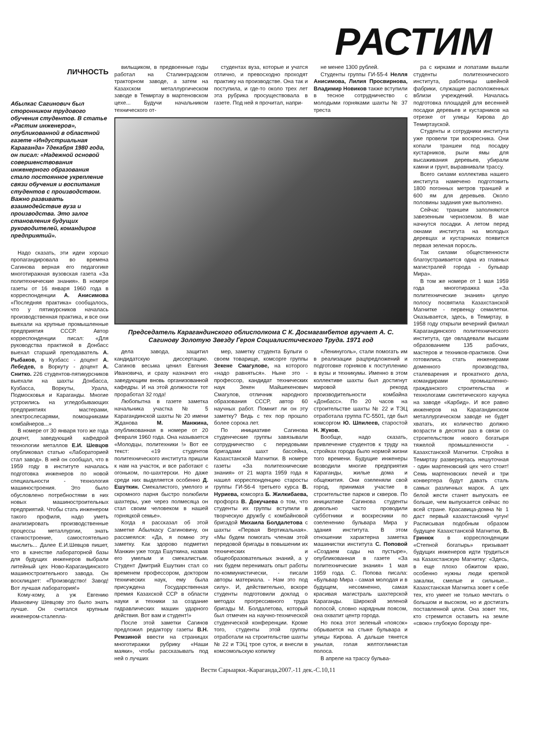РАСТИМ
ЛИЧНОСТЬ
Абылкас Сагинович был сторонником трудового обучения студентов. В статье «Растим инженеров», опубликованной в областной газете «Индустриальная Караганда» 7декабря 1980 года, он писал: «Надежной основой совершенствования инженерного образования стало постоянное укрепление связи обучения и воспитания студентов с производством. Важно развивать взаимодействие вуза и производства. Это залог становления будущих руководителей, командиров предприятий».
Надо сказать, эти идеи хорошо пропагандировала во времена Сагинова верная его педагогике многотиражная вузовская газета «За политехнические знания». В номере газеты от 16 января 1960 года в корреспонденции А. Анисимова «Последняя практика» сообщалось, что у пятикурсников началась производственная практика, и все они выехали на крупные промышленные предприятия СССР. Автор корреспонденции писал: «Для руководства практикой в Донбасс выехал старший преподаватель А. Рыбаков, в Кузбасс - доцент А. Лебедев, в Воркуту - доцент А. Снитко. 226 студентов-пятикурсников выехали на шахты Донбасса, Кузбасса, Воркуты, Урала, Подмосковья и Караганды. Многие устроились на угледобывающих предприятиях мастерами, электрослесарями, помощниками комбайнеров...»
В номере от 30 января того же года доцент, заведующий кафедрой технологии металлов Е.И. Шевцов опубликовал статью «Лабораторией стал завод». В ней он сообщал, что в 1959 году в институте началась подготовка инженеров по новой специальности - технология машиностроения. Это было обусловлено потребностями в них новых машиностроительных предприятий. Чтобы стать инженером такого профиля, надо уметь анализировать производственные процессы металлургии, знать станкостроение, самостоятельно мыслить... Далее Е.И.Шевцов пишет, что в качестве лабораторной базы для будущих инженеров выбрали литейный цех Ново-Карагандинского машиностроительного завода. Он восклицает: «Производство! Завод! Вот лучшая лаборатория!»
Кому-кому, а уж Евгению Ивановичу Шевцову это было знать лучше. Он считался крупным инженером-сталепла-
вильщиком, в предвоенные годы работал на Сталинградском тракторном заводе, а затем на Казахском металлургическом заводе в Темиртау в мартеновском цехе... Будучи начальником технического от-
студентах вуза, которые и учатся отлично, и превосходно проходят практику на производстве. Она так и поступила, и где-то около трех лет эта рубрика просуществовала в газете. Под ней я прочитал, напри-
не менее 1300 рублей.
Студенты группы ГИ-55-4 Нелля Анисимова, Лилия Просвирнова, Владимир Новиков также вступили в тесное сотрудничество с молодыми горняками шахты № 37 треста
Председатель Карагандинского облисполкома С К. Досмагамбетов вручает А. С. Сагинову Золотую Звезду Героя Социалистического Труда. 1971 год
дела завода, защитил кандидатскую диссертацию. Сагинов весьма ценил Евгения Ивановича, и сразу назначил его заведующим вновь организованной кафедры. И на этой должности тот проработал 32 года!
Любопытна в газете заметка начальника участка № 5 Карагандинской шахты № 20 имени Жданова М. Манжина, опубликованная в номере от 20 февраля 1960 года. Она называется «Молодцы, политехники !» Вот ее текст: «19 студентов политехнического института пришли к нам на участок, и все работают с огоньком, по-шахтерски. Но даже среди них выделяется особенно Д. Ешуткин. Смекалистого, умелого и скромного парня быстро полюбили шахтеры, уже через полмесяца он стал своим человеком в нашей горняцкой семье».
Когда я рассказал об этой заметке Абылкасу Сагиновичу, он рассмеялся: «Да, я помню эту заметку. Как здорово подметил Манжин уже тогда Ешуткина, назвав его умелым и смекалистым. Студент Дмитрий Ешуткин стал со временем профессором, доктором технических наук, ему была присуждена Государственная премия Казахской ССР в области науки и техники за создание гидравлических машин ударного действия. Вот вам и студент!»
После этой заметки Сагинов предложил редактору газеты В.Н. Ремзиной ввести на страницах многотиражки рубрику «Наши маяки», чтобы рассказывать под ней о лучших
мер, заметку студента Булыги о своем товарище, комсорге группы Зекене Смагулове, на которого «надо равняться». Ныне это - профессор, кандидат технических наук Зекен Майшекенович Смагулов, отличник народного образования СССР, автор 60 научных работ. Помнит ли он эту заметку? Ведь с тех пор прошло более сорока лет.
По инициативе Сагинова студенческие группы завязывали сотрудничество с передовыми бригадами шахт бассейна, Казахстанской Магнитки. В номере газеты «За политехнические знания» от 21 марта 1959 года я нашел корреспонденцию старосты группы ГИ-56-4 третьего курса В. Нуриева, комсорга Б. Жилкибаева, профорга В. Докучаева о том, что студенты их группы вступили в творческую дружбу с комбайновой бригадой Михаила Болдалетова с шахты «Первая Вертикальная». «Мы будем помогать членам этой передовой бригады в повышении их технических и общеобразовательных знаний, а у них будем перенимать опыт работы по-коммунистически, - писали авторы материала. - Нам это под силу». И, действительно, вскоре студенты подготовили доклад о методах прогрессивного труда бригады М. Болдалетова, который был отмечен на научно-технической студенческой конференции. Кроме того, студенты этой группы отработали на строительстве шахты № 22 и ТЭЦ трое суток, и внесли в комсомольскую копилку
«Ленинуголь», стали помогать им в реализации рацпредложений и подготовке горняков к поступлению в вузы и техникумы. Именно в этом коллективе шахты был достигнут мировой рекорд производительности комбайна «Донбасс». По 20 часов на строительстве шахты № 22 и ТЭЦ отработала группа ГС-5501, где был комсоргом Ю. Шпилеев, старостой Н. Жуков.
Вообще, надо сказать, привлечение студентов к труду на стройках города было нормой жизни того времени. Будущие инженеры возводили многие предприятия Караганды, жилые дома и общежития. Они озеленяли свой город, принимая участие в строительстве парков и скверов. По инициативе Сагинова студенты довольно часто проводили субботники и воскресники по озеленению бульвара Мира у здания института. В этом отношении характерна заметка машинистки института С. Поповой «Создаем сады на пустыре», опубликованная в газете «За политехнические знания» 1 мая 1959 года. С. Попова писала: «Бульвар Мира - самая молодая и в будущем, несомненно, самая красивая магистраль шахтерской Караганды. Широкой зеленой полосой, словно нарядным поясом, она охватит центр города.
Но пока этот зеленый «поясок» обрывается на стыке бульвара и улицы Кирова. А дальше тянется унылая, голая желтоглинистая полоса.
В апреле на трассу бульва-
ра с кирками и лопатами вышли студенты политехнического института, работницы швейной фабрики, служащие расположенных вблизи учреждений. Началась подготовка площадей для весенней посадки деревьев и кустарников на отрезке от улицы Кирова до Темиртауской.
Студенты и сотрудники института уже провели три воскресника. Они копали траншеи под посадку кустарников, рыли ямы для высаживания деревьев, убирали камни и грунт, выравнивали трассу.
Всего силами коллектива нашего института намечено подготовить 1800 погонных метров траншей и 600 ям для деревьев. Около половины задания уже выполнено.
Сейчас траншеи заполняются завезенным черноземом. В мае начнутся посадки. А летом перед окнами института на молодых деревцах и кустарниках появится первая зеленая поросль.
Так силами общественности благоустраивается одна из главных магистралей города - бульвар Мира».
В том же номере от 1 мая 1959 года многотиражка «За политехнические знания» целую полосу посвятила Казахстанской Магнитке - первенцу семилетки. Оказывается, здесь, в Темиртау, в 1958 году открыли вечерний филиал Карагандинского политехнического института, где овладевали высшим образованием 135 рабочих, мастеров и техников-практиков. Они готовились стать инженерами доменного производства, сталеварения и прокатного дела, командирами промышленно-гражданского строительства и технологами синтетического каучука на заводе «Карбид». И все равно инженеров на Карагандинском металлургическом заводе не будет хватать, их количество должно возрасти в десятки раз в связи со строительством нового богатыря тяжелой промышленности - Казахстанской Магнитки. Стройка в Темиртау развернулась нешуточная - один мартеновский цех чего стоит! Семь мартеновских печей и три конвертера будут давать сталь самых различных марок. А цех белой жести станет выпускать ее больше, чем выпускается сейчас по всей стране. Красавица-домна № 1 даст первый казахстанский чугун! Расписывая подобным образом будущее Казахстанской Магнитки, В. Гринюк в корреспонденции «Степной богатырь» призывает будущих инженеров идти трудиться на Казахстанскую Магнитку: «Здесь, в еще плохо обжитом краю, особенно нужны люди крепкой закалки, смелые и сильные... Казахстанская Магнитка зовет к себе тех, кто умеет не только мечтать о большом и высоком, но и достигать поставленной цели. Она зовет тех, кто стремится оставить на земле «свою» глубокую борозду пре-
Вести Сарыарки.-Караганда,2007.-11 дек.-С.10,11